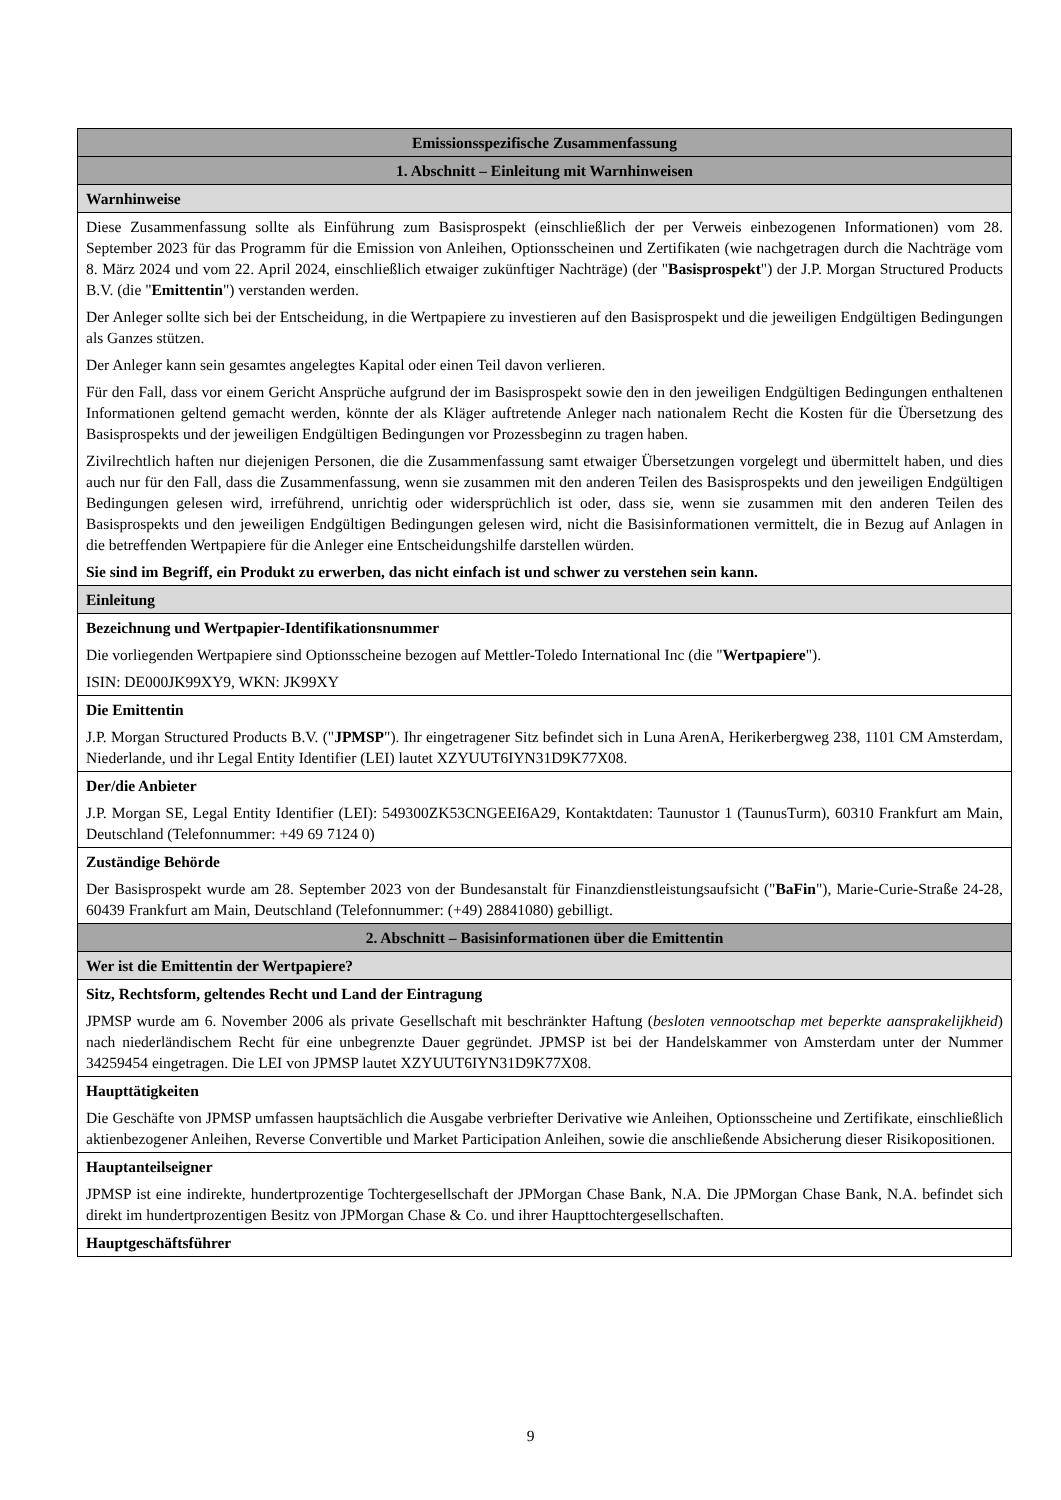| Emissionsspezifische Zusammenfassung |
| 1. Abschnitt – Einleitung mit Warnhinweisen |
| Warnhinweise |
| Diese Zusammenfassung sollte als Einführung zum Basisprospekt (einschließlich der per Verweis einbezogenen Informationen) vom 28. September 2023 für das Programm für die Emission von Anleihen, Optionsscheinen und Zertifikaten (wie nachgetragen durch die Nachträge vom 8. März 2024 und vom 22. April 2024, einschließlich etwaiger zukünftiger Nachträge) (der " Basisprospekt ") der J.P. Morgan Structured Products B.V. (die " Emittentin ") verstanden werden. Der Anleger sollte sich bei der Entscheidung, in die Wertpapiere zu investieren auf den Basisprospekt und die jeweiligen Endgültigen Bedingungen als Ganzes stützen. Der Anleger kann sein gesamtes angelegtes Kapital oder einen Teil davon verlieren. Für den Fall, dass vor einem Gericht Ansprüche aufgrund der im Basisprospekt sowie den in den jeweiligen Endgültigen Bedingungen enthaltenen Informationen geltend gemacht werden, könnte der als Kläger auftretende Anleger nach nationalem Recht die Kosten für die Übersetzung des Basisprospekts und der jeweiligen Endgültigen Bedingungen vor Prozessbeginn zu tragen haben. Zivilrechtlich haften nur diejenigen Personen, die die Zusammenfassung samt etwaiger Übersetzungen vorgelegt und übermittelt haben, und dies auch nur für den Fall, dass die Zusammenfassung, wenn sie zusammen mit den anderen Teilen des Basisprospekts und den jeweiligen Endgültigen Bedingungen gelesen wird, irreführend, unrichtig oder widersprüchlich ist oder, dass sie, wenn sie zusammen mit den anderen Teilen des Basisprospekts und den jeweiligen Endgültigen Bedingungen gelesen wird, nicht die Basisinformationen vermittelt, die in Bezug auf Anlagen in die betreffenden Wertpapiere für die Anleger eine Entscheidungshilfe darstellen würden. Sie sind im Begriff, ein Produkt zu erwerben, das nicht einfach ist und schwer zu verstehen sein kann. |
| Einleitung |
| Bezeichnung und Wertpapier-Identifikationsnummer Die vorliegenden Wertpapiere sind Optionsscheine bezogen auf Mettler-Toledo International Inc (die " Wertpapiere "). ISIN: DE000JK99XY9, WKN: JK99XY |
| Die Emittentin J.P. Morgan Structured Products B.V. (" JPMSP "). Ihr eingetragener Sitz befindet sich in Luna ArenA, Herikerbergweg 238, 1101 CM Amsterdam, Niederlande, und ihr Legal Entity Identifier (LEI) lautet XZYUUT6IYN31D9K77X08. |
| Der/die Anbieter J.P. Morgan SE, Legal Entity Identifier (LEI): 549300ZK53CNGEEI6A29, Kontaktdaten: Taunustor 1 (TaunusTurm), 60310 Frankfurt am Main, Deutschland (Telefonnummer: +49 69 7124 0) |
| Zuständige Behörde Der Basisprospekt wurde am 28. September 2023 von der Bundesanstalt für Finanzdienstleistungsaufsicht (" BaFin "), Marie-Curie-Straße 24-28, 60439 Frankfurt am Main, Deutschland (Telefonnummer: (+49) 28841080) gebilligt. |
| 2. Abschnitt – Basisinformationen über die Emittentin |
| Wer ist die Emittentin der Wertpapiere? |
| Sitz, Rechtsform, geltendes Recht und Land der Eintragung JPMSP wurde am 6. November 2006 als private Gesellschaft mit beschränkter Haftung ( besloten vennootschap met beperkte aansprakelijkheid ) nach niederländischem Recht für eine unbegrenzte Dauer gegründet. JPMSP ist bei der Handelskammer von Amsterdam unter der Nummer 34259454 eingetragen. Die LEI von JPMSP lautet XZYUUT6IYN31D9K77X08. |
| Haupttätigkeiten Die Geschäfte von JPMSP umfassen hauptsächlich die Ausgabe verbriefter Derivative wie Anleihen, Optionsscheine und Zertifikate, einschließlich aktienbezogener Anleihen, Reverse Convertible und Market Participation Anleihen, sowie die anschließende Absicherung dieser Risikopositionen. |
| Hauptanteilseigner JPMSP ist eine indirekte, hundertprozentige Tochtergesellschaft der JPMorgan Chase Bank, N.A. Die JPMorgan Chase Bank, N.A. befindet sich direkt im hundertprozentigen Besitz von JPMorgan Chase & Co. und ihrer Haupttochtergesellschaften. |
| Hauptgeschäftsführer |
9